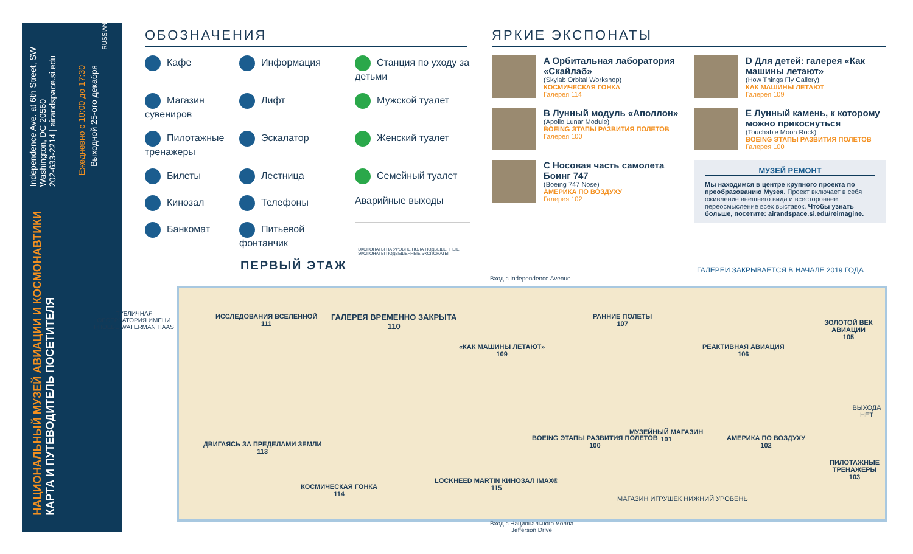Independence Ave. at 6th Street, SW
Washington, DC 20560
202-633-2214 | airandspace.si.edu
Ежедневно с 10:00 до 17:30
Выходной 25-ого декабря
RUSSIAN
НАЦИОНАЛЬНЫЙ МУЗЕЙ АВИАЦИИ И КОСМОНАВТИКИ
КАРТА И ПУТЕВОДИТЕЛЬ ПОСЕТИТЕЛЯ
ОБОЗНАЧЕНИЯ
Кафе
Информация
Станция по уходу за детьми
Магазин сувениров
Лифт
Мужской туалет
Пилотажные тренажеры
Эскалатор
Женский туалет
Билеты
Лестница
Семейный туалет
Кинозал
Телефоны
Аварийные выходы
Банкомат
Питьевой фонтанчик
ЭКСПОНАТЫ НА УРОВНЕ ПОЛА ПОДВЕШЕННЫЕ ЭКСПОНАТЫ ПОДВЕШЕННЫЕ ЭКСПОНАТЫ
ЯРКИЕ ЭКСПОНАТЫ
A Орбитальная лаборатория «Скайлаб»
(Skylab Orbital Workshop)
КОСМИЧЕСКАЯ ГОНКА
Галерея 114
D Для детей: галерея «Как машины летают»
(How Things Fly Gallery)
КАК МАШИНЫ ЛЕТАЮТ
Галерея 109
B Лунный модуль «Аполлон»
(Apollo Lunar Module)
BOEING ЭТАПЫ РАЗВИТИЯ ПОЛЕТОВ
Галерея 100
E Лунный камень, к которому можно прикоснуться
(Touchable Moon Rock)
BOEING ЭТАПЫ РАЗВИТИЯ ПОЛЕТОВ
Галерея 100
C Носовая часть самолета Боинг 747
(Boeing 747 Nose)
АМЕРИКА ПО ВОЗДУХУ
Галерея 102
МУЗЕЙ РЕМОНТ
Мы находимся в центре крупного проекта по преобразованию Музея. Проект включает в себя оживление внешнего вида и всестороннее переосмысление всех выставок. Чтобы узнать больше, посетите: airandspace.si.edu/reimagine.
ПЕРВЫЙ ЭТАЖ
Вход с Independence Avenue
ГАЛЕРЕИ ЗАКРЫВАЕТСЯ В НАЧАЛЕ 2019 ГОДА
ПУБЛИЧНАЯ ОБСЕРВАТОРИЯ ИМЕНИ PHOEBE WATERMAN HAAS
ИССЛЕДОВАНИЯ ВСЕЛЕННОЙ
111
ГАЛЕРЕЯ ВРЕМЕННО ЗАКРЫТА
110
«КАК МАШИНЫ ЛЕТАЮТ»
109
РАННИЕ ПОЛЕТЫ
107
РЕАКТИВНАЯ АВИАЦИЯ
106
ЗОЛОТОЙ ВЕК АВИАЦИИ
105
ДВИГАЯСЬ ЗА ПРЕДЕЛАМИ ЗЕМЛИ
113
КОСМИЧЕСКАЯ ГОНКА
114
LOCKHEED MARTIN КИНОЗАЛ IMAX®
115
BOEING ЭТАПЫ РАЗВИТИЯ ПОЛЕТОВ
100
МУЗЕЙНЫЙ МАГАЗИН
101
АМЕРИКА ПО ВОЗДУХУ
102
ПИЛОТАЖНЫЕ ТРЕНАЖЕРЫ
103
МАГАЗИН ИГРУШЕК НИЖНИЙ УРОВЕНЬ
ВЫХОДА НЕТ
Вход с Национального молла
Jefferson Drive